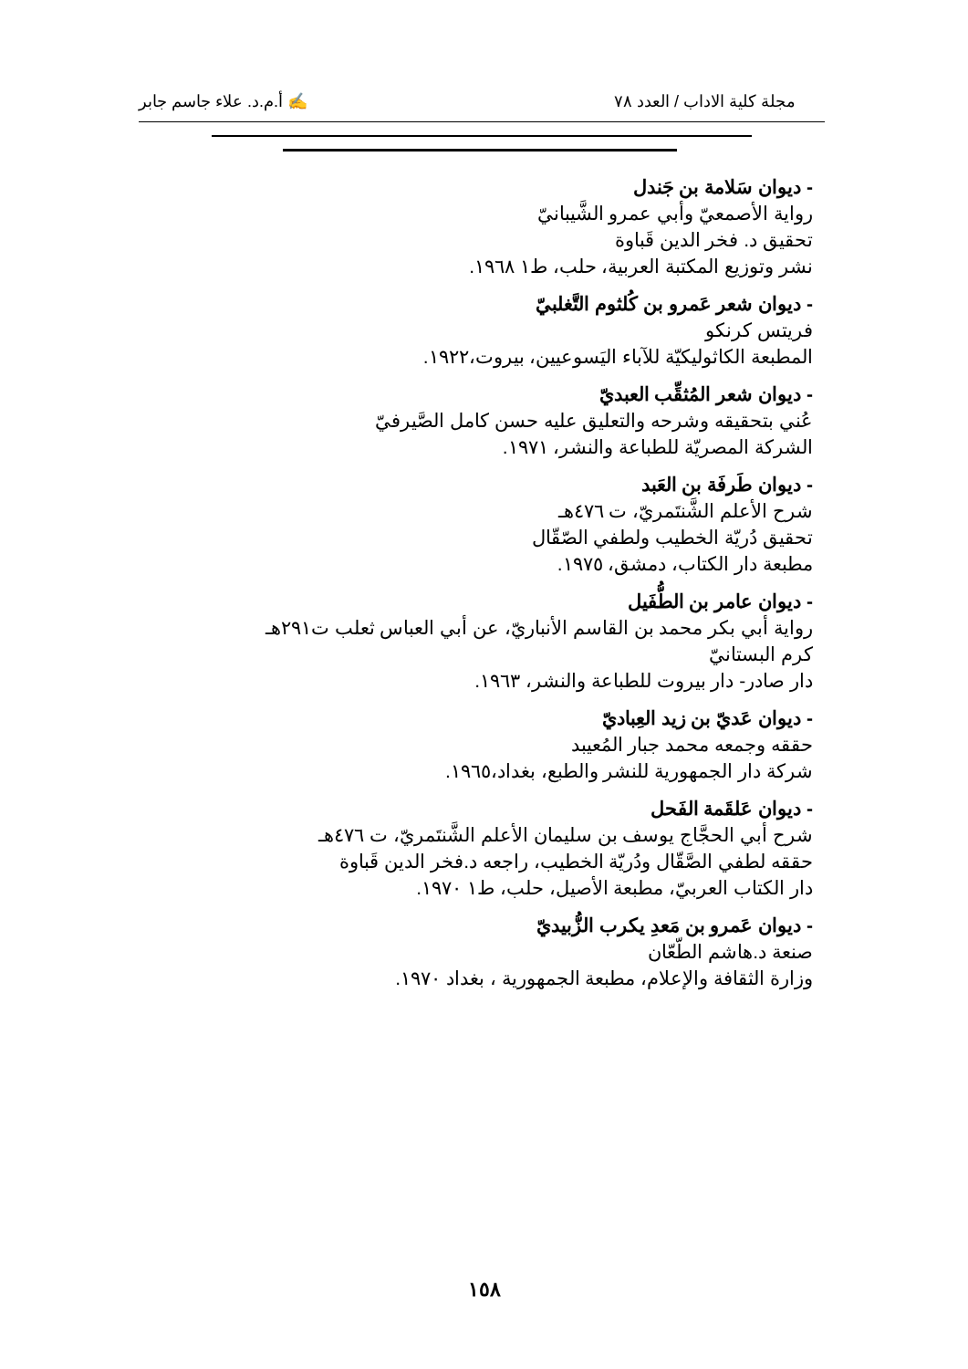مجلة كلية الاداب / العدد ٧٨ ✍ أ.م.د. علاء جاسم جابر
- ديوان سَلامة بن جَندل
رواية الأصمعيّ وأبي عمرو الشَّيبانيّ
تحقيق د. فخر الدين قَباوة
نشر وتوزيع المكتبة العربية، حلب، ط١ ١٩٦٨.
- ديوان شعر عَمرو بن كُلثوم التَّغلبيّ
فريتس كرنكو
المطبعة الكاثوليكيّة للآباء اليَسوعيين، بيروت،١٩٢٢.
- ديوان شعر المُثقِّب العبديّ
عُني بتحقيقه وشرحه والتعليق عليه حسن كامل الصَّيرفيّ
الشركة المصريّة للطباعة والنشر، ١٩٧١.
- ديوان طَرفَة بن العَبد
شرح الأعلم الشَّنتَمريّ، ت ٤٧٦هـ
تحقيق دُريّة الخطيب ولطفي الصّقّال
مطبعة دار الكتاب، دمشق، ١٩٧٥.
- ديوان عامر بن الطُّفَيل
رواية أبي بكر محمد بن القاسم الأنباريّ، عن أبي العباس ثعلب ت٢٩١هـ
كرم البستانيّ
دار صادر- دار بيروت للطباعة والنشر، ١٩٦٣.
- ديوان عَديّ بن زيد العِباديّ
حققه وجمعه محمد جبار المُعيبد
شركة دار الجمهورية للنشر والطبع، بغداد،١٩٦٥.
- ديوان عَلقَمة الفَحل
شرح أبي الحجَّاج يوسف بن سليمان الأعلم الشَّنتَمريّ، ت ٤٧٦هـ
حققه لطفي الصَّقّال ودُريّة الخطيب، راجعه د.فخر الدين قَباوة
دار الكتاب العربيّ، مطبعة الأصيل، حلب، ط١ ١٩٧٠.
- ديوان عَمرو بن مَعدِ يكرب الزُّبيديّ
صنعة د.هاشم الطّعّان
وزارة الثقافة والإعلام، مطبعة الجمهورية ، بغداد ١٩٧٠.
١٥٨